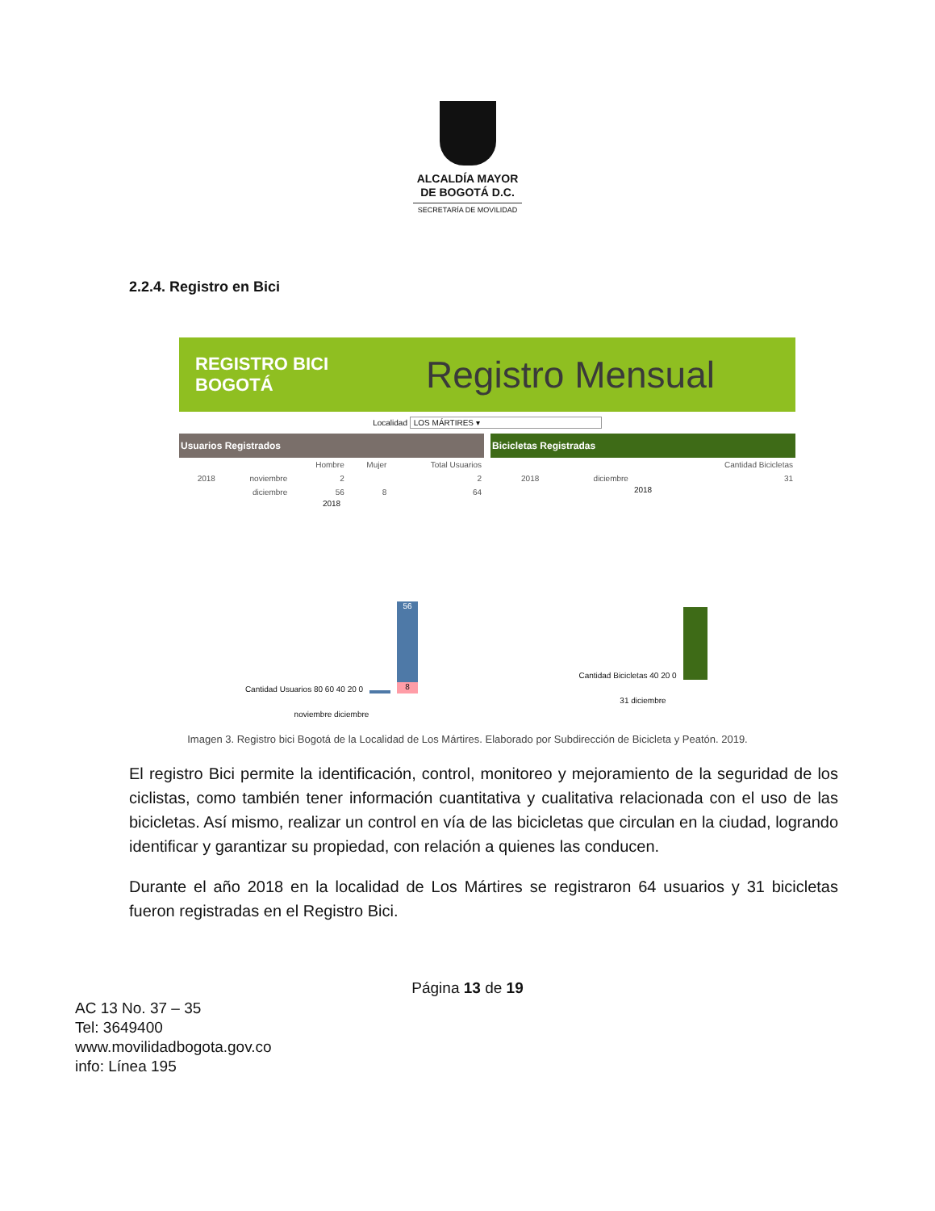ALCALDÍA MAYOR
DE BOGOTÁ D.C.
SECRETARÍA DE MOVILIDAD
2.2.4. Registro en Bici
REGISTRO BICI
BOGOTÁ Registro Mensual
Localidad LOS MÁRTIRES ▾
Usuarios Registrados
| | | Hombre | Mujer | Total Usuarios |
| --- | --- | --- | --- | --- |
| 2018 | noviembre | 2 | | 2 |
| | diciembre | 56 | 8 | 64 |
2018
Cantidad Usuarios 80 60 40 20 0
56
8
noviembre diciembre
Bicicletas Registradas
| | | Cantidad Bicicletas |
| --- | --- | --- |
| 2018 | diciembre | 31 |
2018
Cantidad Bicicletas 40 20 0
31 diciembre
Imagen 3. Registro bici Bogotá de la Localidad de Los Mártires. Elaborado por Subdirección de Bicicleta y Peatón. 2019.
El registro Bici permite la identificación, control, monitoreo y mejoramiento de la seguridad de los ciclistas, como también tener información cuantitativa y cualitativa relacionada con el uso de las bicicletas. Así mismo, realizar un control en vía de las bicicletas que circulan en la ciudad, logrando identificar y garantizar su propiedad, con relación a quienes las conducen.
Durante el año 2018 en la localidad de Los Mártires se registraron 64 usuarios y 31 bicicletas fueron registradas en el Registro Bici.
Página 13 de 19
AC 13 No. 37 – 35
Tel: 3649400
www.movilidadbogota.gov.co
info: Línea 195